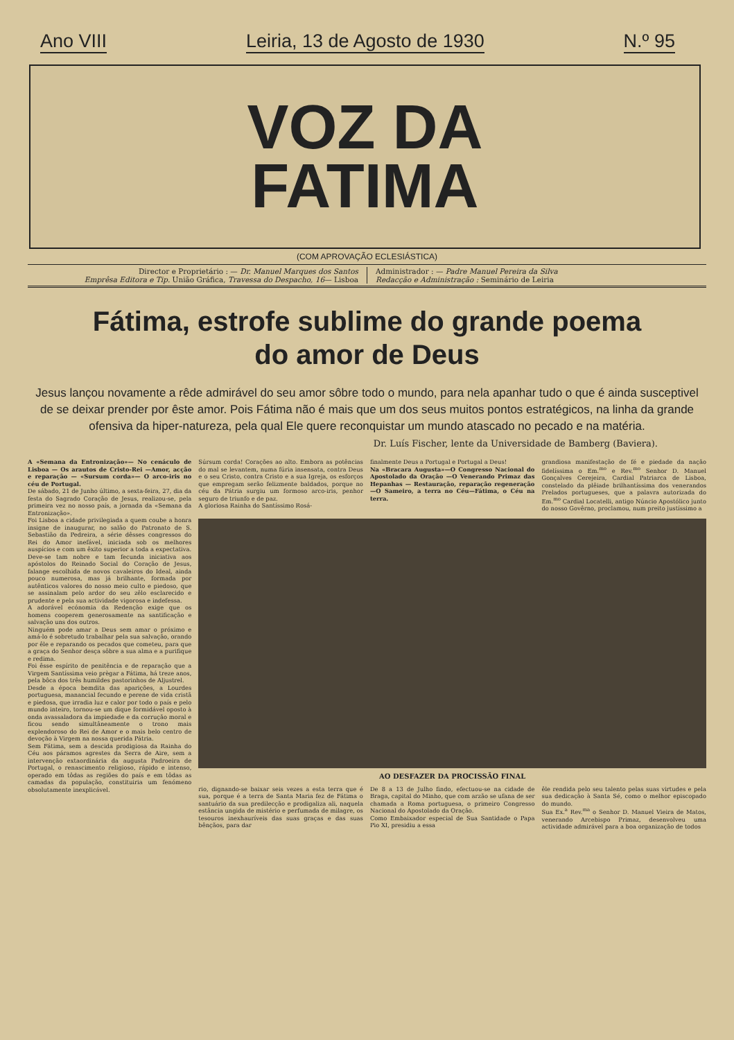Ano VIII Leiria, 13 de Agosto de 1930 N.º 95
VOZ DA
FATIMA
(COM APROVAÇÃO ECLESIÁSTICA)
Director e Proprietário : — Dr. Manuel Marques dos Santos
Emprêsa Editora e Tip. União Gráfica, Travessa do Despacho, 16— Lisboa
Administrador : — Padre Manuel Pereira da Silva
Redacção e Administração : Seminário de Leiria
Fátima, estrofe sublime do grande poema
do amor de Deus
Jesus lançou novamente a rêde admirável do seu amor sôbre todo o mundo, para nela apanhar tudo o que é ainda susceptivel de se deixar prender por êste amor. Pois Fátima não é mais que um dos seus muitos pontos estratégicos, na linha da grande ofensiva da hiper-natureza, pela qual Ele quere reconquistar um mundo atascado no pecado e na matéria.
Dr. Luís Fischer, lente da Universidade de Bamberg (Baviera).
A «Semana da Entronização»— No cenáculo de Lisboa — Os arautos de Cristo-Rei —Amor, acção e reparação — «Sursum corda»— O arco-iris no céu de Portugal.
De sábado, 21 de Junho último, a sexta-feira, 27, dia da festa do Sagrado Coração de Jesus, realizou-se, pela primeira vez no nosso país, a jornada da «Semana da Entronização».
Foi Lisboa a cidade privilegiada a quem coube a honra insigne de inaugurar, no salão do Patronato de S. Sebastião da Pedreira, a série dêsses congressos do Rei do Amor inefável, iniciada sob os melhores auspícios e com um êxito superior a toda a expectativa.
Deve-se tam nobre e tam fecunda iniciativa aos apóstolos do Reinado Social do Coração de Jesus, falange escolhida de novos cavaleiros do Ideal, ainda pouco numerosa, mas já brilhante, formada por autênticos valores do nosso meio culto e piedoso, que se assinalam pelo ardor do seu zêlo esclarecido e prudente e pela sua actividade vigorosa e indefessa.
A adorável ecónomia da Redenção exige que os homens cooperem generosamente na santificação e salvação uns dos outros.
Ninguém pode amar a Deus sem amar o próximo e amá-lo é sobretudo trabalhar pela sua salvação, orando por êle e reparando os pecados que cometeu, para que a graça do Senhor desça sôbre a sua alma e a purifique e redima.
Foi êsse espírito de penitência e de reparação que a Virgem Santíssima veio prègar a Fátima, há treze anos, pela bôca dos três humildes pastorinhos de Aljustrel.
Desde a época bemdita das aparições, a Lourdes portuguesa, manancial fecundo e perene de vida cristã e piedosa, que irradia luz e calor por todo o país e pelo mundo inteiro, tornou-se um dique formidável oposto à onda avassaladora da impiedade e da corrução moral e ficou sendo simultâneamente o trono mais explendoroso do Rei de Amor e o mais belo centro de devoção à Virgem na nossa querida Pátria.
Sem Fátima, sem a descida prodigiosa da Rainha do Céu aos páramos agrestes da Serra de Aire, sem a intervenção extaordinária da augusta Padroeira de Portugal, o renascimento religioso, rápido e intenso, operado em tôdas as regiões do país e em tôdas as camadas da população, constituiria um fenómeno obsolutamente inexplicável.
Súrsum corda! Corações ao alto. Embora as potências do mal se levantem, numa fúria insensata, contra Deus e o seu Cristo, contra Cristo e a sua Igreja, os esforços que empregam serão felizmente baldados, porque no céu da Pátria surgiu um formoso arco-iris, penhor seguro de triunfo e de paz.
A gloriosa Rainha do Santíssimo Rosá-
finalmente Deus a Portugal e Portugal a Deus!
Na «Bracara Augusta»—O Congresso Nacional do Apostolado da Oração —O Venerando Primaz das Hepanhas — Restauração, reparação regeneração—O Sameiro, a terra no Céu—Fátima, o Céu na terra.
grandiosa manifestação de fé e piedade da nação fidelíssima o Em.<sup>mo</sup> e Rev.<sup>mo</sup> Senhor D. Manuel Gonçalves Cerejeira, Cardial Patriarca de Lisboa, constelado da plêiade brilhantíssima dos venerandos Prelados portugueses, que a palavra autorizada do Em.<sup>mo</sup> Cardial Locatelli, antigo Núncio Apostólico junto do nosso Govêrno, proclamou, num preito justíssimo a
AO DESFAZER DA PROCISSÃO FINAL
rio, dignando-se baixar seis vezes a esta terra que é sua, porque é a terra de Santa Maria fez de Fátima o santuário da sua predilecção e prodigaliza ali, naquela estância ungida de mistério e perfumada de milagre, os tesouros inexhauríveis das suas graças e das suas bênçãos, para dar
De 8 a 13 de Julho findo, efectuou-se na cidade de Braga, capital do Minho, que com arzão se ufana de ser chamada a Roma portuguesa, o primeiro Congresso Nacional do Apostolado da Oração.
Como Embaixador especial de Sua Santidade o Papa Pio XI, presidiu a essa
êle rendida pelo seu talento pelas suas virtudes e pela sua dedicação à Santa Sé, como o melhor episcopado do mundo.
Sua Ex.<sup>a</sup> Rev.<sup>ma</sup> o Senhor D. Manuel Vieira de Matos, venerando Arcebispo Primaz, desenvolveu uma actividade admirável para a boa organização de todos